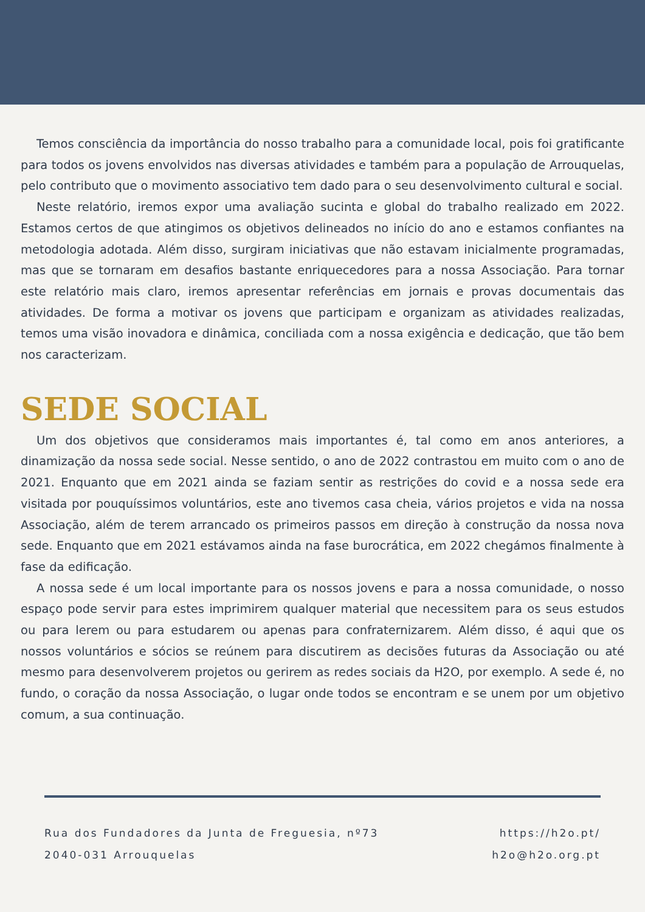Temos consciência da importância do nosso trabalho para a comunidade local, pois foi gratificante para todos os jovens envolvidos nas diversas atividades e também para a população de Arrouquelas, pelo contributo que o movimento associativo tem dado para o seu desenvolvimento cultural e social.
Neste relatório, iremos expor uma avaliação sucinta e global do trabalho realizado em 2022. Estamos certos de que atingimos os objetivos delineados no início do ano e estamos confiantes na metodologia adotada. Além disso, surgiram iniciativas que não estavam inicialmente programadas, mas que se tornaram em desafios bastante enriquecedores para a nossa Associação. Para tornar este relatório mais claro, iremos apresentar referências em jornais e provas documentais das atividades. De forma a motivar os jovens que participam e organizam as atividades realizadas, temos uma visão inovadora e dinâmica, conciliada com a nossa exigência e dedicação, que tão bem nos caracterizam.
SEDE SOCIAL
Um dos objetivos que consideramos mais importantes é, tal como em anos anteriores, a dinamização da nossa sede social. Nesse sentido, o ano de 2022 contrastou em muito com o ano de 2021. Enquanto que em 2021 ainda se faziam sentir as restrições do covid e a nossa sede era visitada por pouquíssimos voluntários, este ano tivemos casa cheia, vários projetos e vida na nossa Associação, além de terem arrancado os primeiros passos em direção à construção da nossa nova sede. Enquanto que em 2021 estávamos ainda na fase burocrática, em 2022 chegámos finalmente à fase da edificação.
A nossa sede é um local importante para os nossos jovens e para a nossa comunidade, o nosso espaço pode servir para estes imprimirem qualquer material que necessitem para os seus estudos ou para lerem ou para estudarem ou apenas para confraternizarem. Além disso, é aqui que os nossos voluntários e sócios se reúnem para discutirem as decisões futuras da Associação ou até mesmo para desenvolverem projetos ou gerirem as redes sociais da H2O, por exemplo. A sede é, no fundo, o coração da nossa Associação, o lugar onde todos se encontram e se unem por um objetivo comum, a sua continuação.
Rua dos Fundadores da Junta de Freguesia, nº73
2040-031 Arrouquelas
https://h2o.pt/
h2o@h2o.org.pt